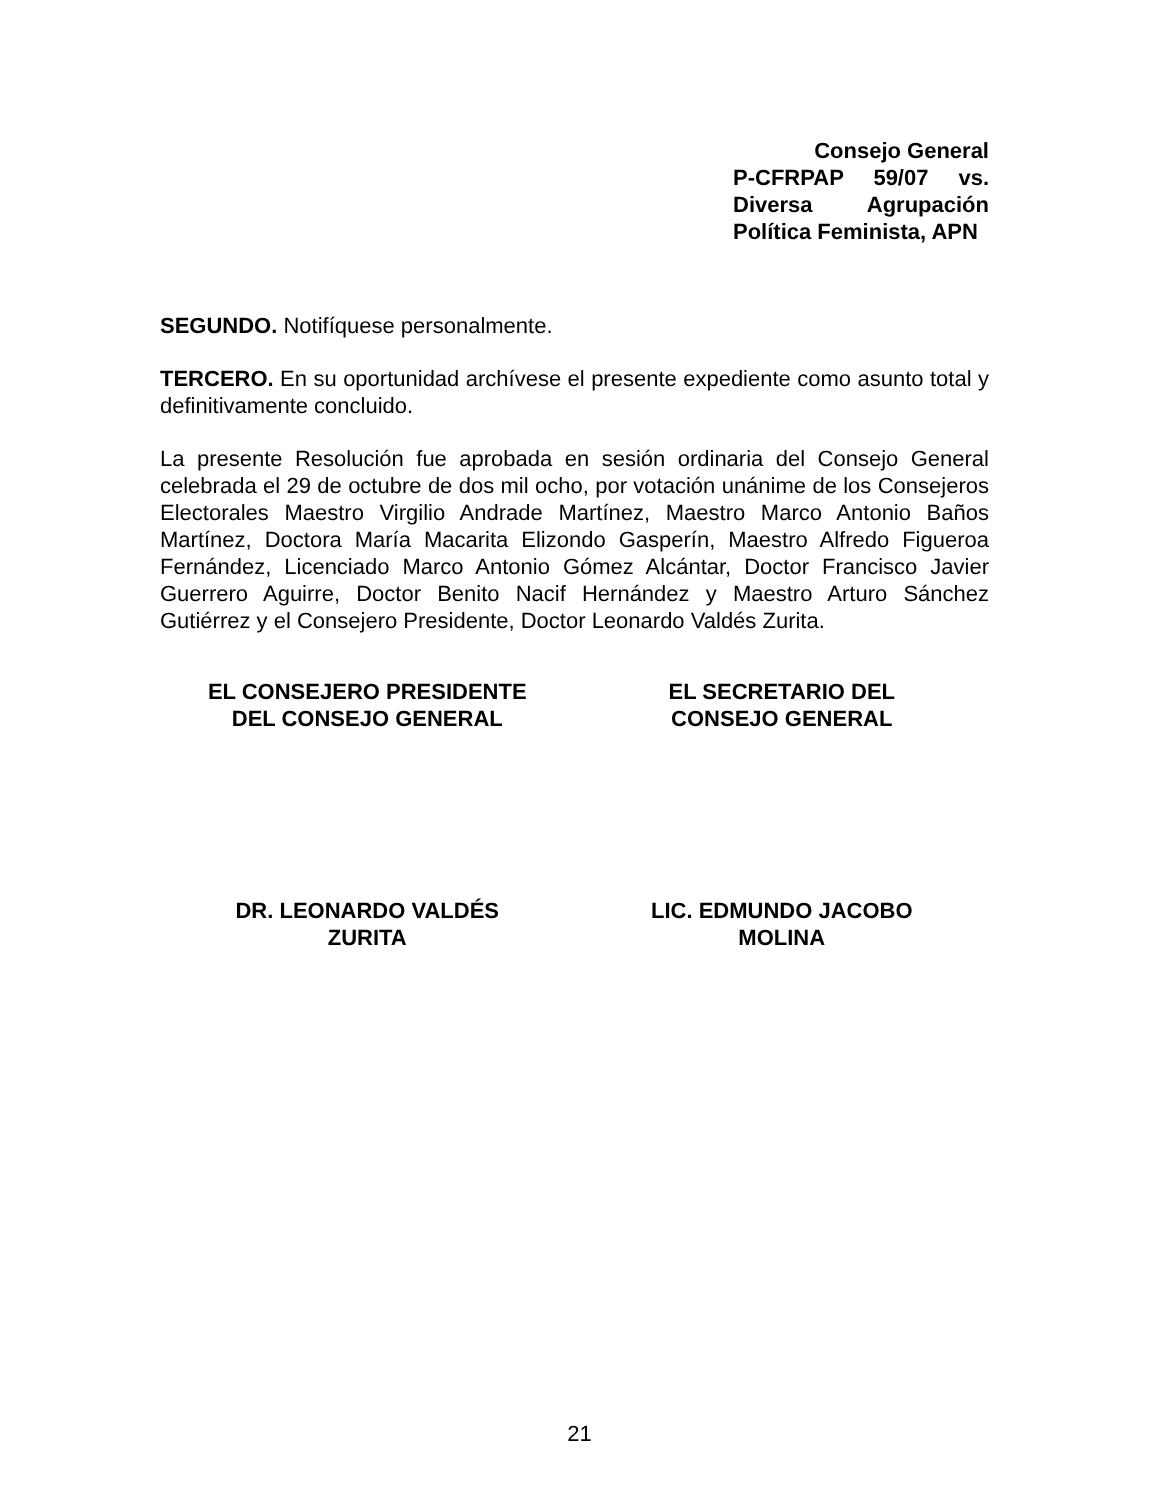Consejo General
P-CFRPAP 59/07 vs. Diversa Agrupación Política Feminista, APN
SEGUNDO. Notifíquese personalmente.
TERCERO. En su oportunidad archívese el presente expediente como asunto total y definitivamente concluido.
La presente Resolución fue aprobada en sesión ordinaria del Consejo General celebrada el 29 de octubre de dos mil ocho, por votación unánime de los Consejeros Electorales Maestro Virgilio Andrade Martínez, Maestro Marco Antonio Baños Martínez, Doctora María Macarita Elizondo Gasperín, Maestro Alfredo Figueroa Fernández, Licenciado Marco Antonio Gómez Alcántar, Doctor Francisco Javier Guerrero Aguirre, Doctor Benito Nacif Hernández y Maestro Arturo Sánchez Gutiérrez y el Consejero Presidente, Doctor Leonardo Valdés Zurita.
EL CONSEJERO PRESIDENTE
DEL CONSEJO GENERAL
EL SECRETARIO DEL
CONSEJO GENERAL
DR. LEONARDO VALDÉS
ZURITA
LIC. EDMUNDO JACOBO
MOLINA
21